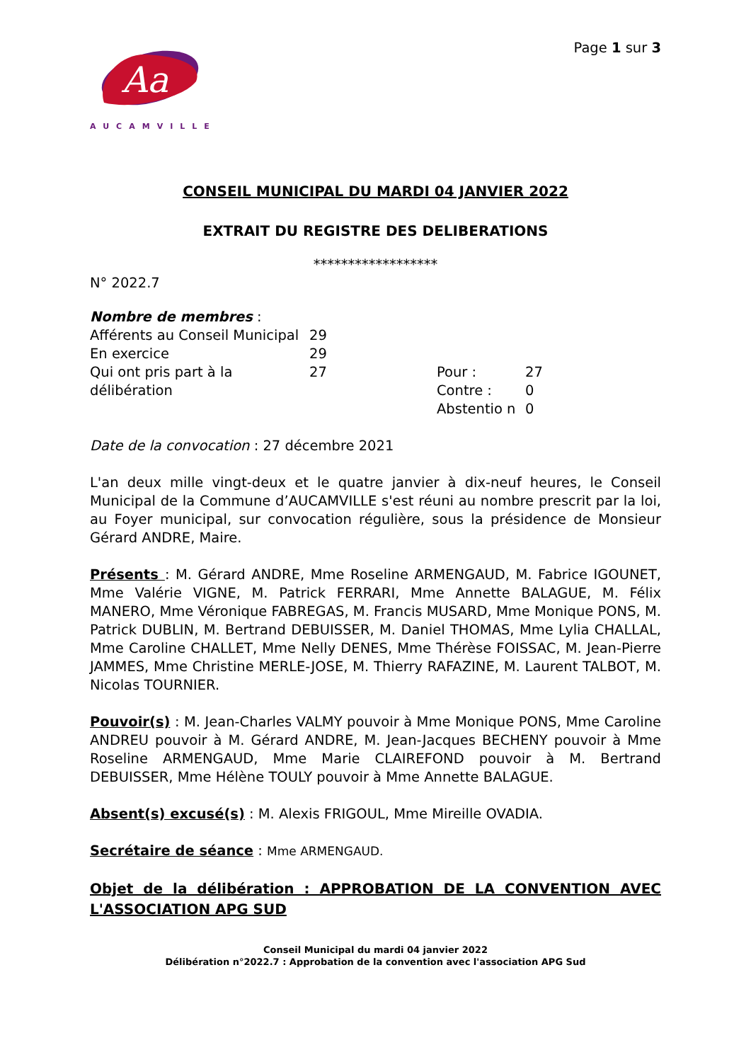Aa
AUCAMVILLE
Page 1 sur 3
CONSEIL MUNICIPAL DU MARDI 04 JANVIER 2022
EXTRAIT DU REGISTRE DES DELIBERATIONS
******************
N° 2022.7
Nombre de membres :
| Afférents au Conseil Municipal | 29 | | |
| En exercice | 29 | | |
| Qui ont pris part à la délibération | 27 | Pour : | 27 |
| | | Contre : | 0 |
| | | Abstentio n | 0 |
Date de la convocation : 27 décembre 2021
L'an deux mille vingt-deux et le quatre janvier à dix-neuf heures, le Conseil Municipal de la Commune d’AUCAMVILLE s'est réuni au nombre prescrit par la loi, au Foyer municipal, sur convocation régulière, sous la présidence de Monsieur Gérard ANDRE, Maire.
Présents : M. Gérard ANDRE, Mme Roseline ARMENGAUD, M. Fabrice IGOUNET, Mme Valérie VIGNE, M. Patrick FERRARI, Mme Annette BALAGUE, M. Félix MANERO, Mme Véronique FABREGAS, M. Francis MUSARD, Mme Monique PONS, M. Patrick DUBLIN, M. Bertrand DEBUISSER, M. Daniel THOMAS, Mme Lylia CHALLAL, Mme Caroline CHALLET, Mme Nelly DENES, Mme Thérèse FOISSAC, M. Jean-Pierre JAMMES, Mme Christine MERLE-JOSE, M. Thierry RAFAZINE, M. Laurent TALBOT, M. Nicolas TOURNIER.
Pouvoir(s) : M. Jean-Charles VALMY pouvoir à Mme Monique PONS, Mme Caroline ANDREU pouvoir à M. Gérard ANDRE, M. Jean-Jacques BECHENY pouvoir à Mme Roseline ARMENGAUD, Mme Marie CLAIREFOND pouvoir à M. Bertrand DEBUISSER, Mme Hélène TOULY pouvoir à Mme Annette BALAGUE.
Absent(s) excusé(s) : M. Alexis FRIGOUL, Mme Mireille OVADIA.
Secrétaire de séance : Mme ARMENGAUD.
Objet de la délibération : APPROBATION DE LA CONVENTION AVEC L'ASSOCIATION APG SUD
Conseil Municipal du mardi 04 janvier 2022
Délibération n°2022.7 : Approbation de la convention avec l'association APG Sud